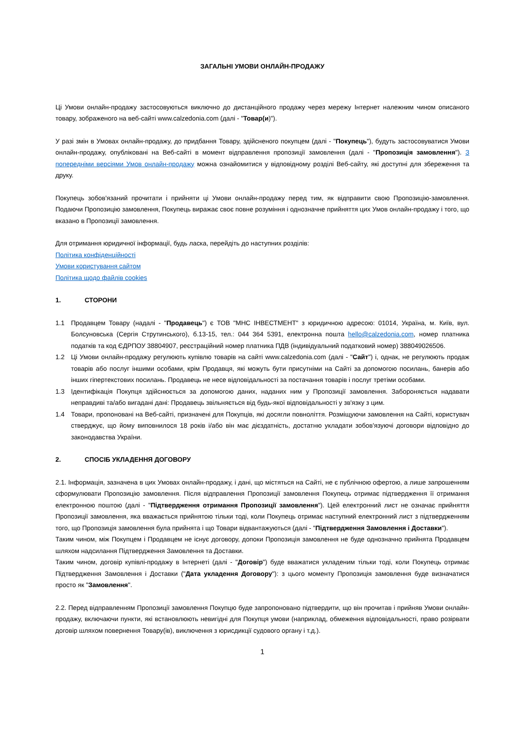ЗАГАЛЬНІ УМОВИ ОНЛАЙН-ПРОДАЖУ
Ці Умови онлайн-продажу застосовуються виключно до дистанційного продажу через мережу Інтернет належним чином описаного товару, зображеного на веб-сайті www.calzedonia.com (далі - "Товар(и)").
У разі змін в Умовах онлайн-продажу, до придбання Товару, здійсненого покупцем (далі - "Покупець"), будуть застосовуватися Умови онлайн-продажу, опубліковані на Веб-сайті в момент відправлення пропозиції замовлення (далі - "Пропозиція замовлення"). З попередніми версіями Умов онлайн-продажу можна ознайомитися у відповідному розділі Веб-сайту, які доступні для збереження та друку.
Покупець зобов'язаний прочитати і прийняти ці Умови онлайн-продажу перед тим, як відправити свою Пропозицію-замовлення. Подаючи Пропозицію замовлення, Покупець виражає своє повне розуміння і однозначне прийняття цих Умов онлайн-продажу і того, що вказано в Пропозиції замовлення.
Для отримання юридичної інформації, будь ласка, перейдіть до наступних розділів:
Політика конфіденційності
Умови користування сайтом
Політика щодо файлів cookies
1. СТОРОНИ
1.1 Продавцем Товару (надалі - "Продавець") є ТОВ "МНС ІНВЕСТМЕНТ" з юридичною адресою: 01014, Україна, м. Київ, вул. Болсуновська (Сергія Струтинського), б.13-15, тел.: 044 364 5391, електронна пошта hello@calzedonia.com, номер платника податків та код ЄДРПОУ 38804907, реєстраційний номер платника ПДВ (індивідуальний податковий номер) 388049026506.
1.2 Ці Умови онлайн-продажу регулюють купівлю товарів на сайті www.calzedonia.com (далі - "Сайт") і, однак, не регулюють продаж товарів або послуг іншими особами, крім Продавця, які можуть бути присутніми на Сайті за допомогою посилань, банерів або інших гіпертекстових посилань. Продавець не несе відповідальності за постачання товарів і послуг третіми особами.
1.3 Ідентифікація Покупця здійснюється за допомогою даних, наданих ним у Пропозиції замовлення. Забороняється надавати неправдиві та/або вигадані дані: Продавець звільняється від будь-якої відповідальності у зв'язку з цим.
1.4 Товари, пропоновані на Веб-сайті, призначені для Покупців, які досягли повноліття. Розміщуючи замовлення на Сайті, користувач стверджує, що йому виповнилося 18 років і/або він має дієздатність, достатню укладати зобов'язуючі договори відповідно до законодавства України.
2. СПОСІБ УКЛАДЕННЯ ДОГОВОРУ
2.1. Інформація, зазначена в цих Умовах онлайн-продажу, і дані, що містяться на Сайті, не є публічною офертою, а лише запрошенням сформулювати Пропозицію замовлення. Після відправлення Пропозиції замовлення Покупець отримає підтвердження її отримання електронною поштою (далі - "Підтвердження отримання Пропозиції замовлення"). Цей електронний лист не означає прийняття Пропозиції замовлення, яка вважається прийнятою тільки тоді, коли Покупець отримає наступний електронний лист з підтвердженням того, що Пропозиція замовлення була прийнята і що Товари відвантажуються (далі - "Підтвердження Замовлення і Доставки").
Таким чином, між Покупцем і Продавцем не існує договору, допоки Пропозиція замовлення не буде однозначно прийнята Продавцем шляхом надсилання Підтвердження Замовлення та Доставки.
Таким чином, договір купівлі-продажу в Інтернеті (далі - "Договір") буде вважатися укладеним тільки тоді, коли Покупець отримає Підтвердження Замовлення і Доставки ("Дата укладення Договору"): з цього моменту Пропозиція замовлення буде визначатися просто як "Замовлення".
2.2. Перед відправленням Пропозиції замовлення Покупцю буде запропоновано підтвердити, що він прочитав і прийняв Умови онлайн-продажу, включаючи пункти, які встановлюють невигідні для Покупця умови (наприклад, обмеження відповідальності, право розірвати договір шляхом повернення Товару(ів), виключення з юрисдикції судового органу і т.д.).
1